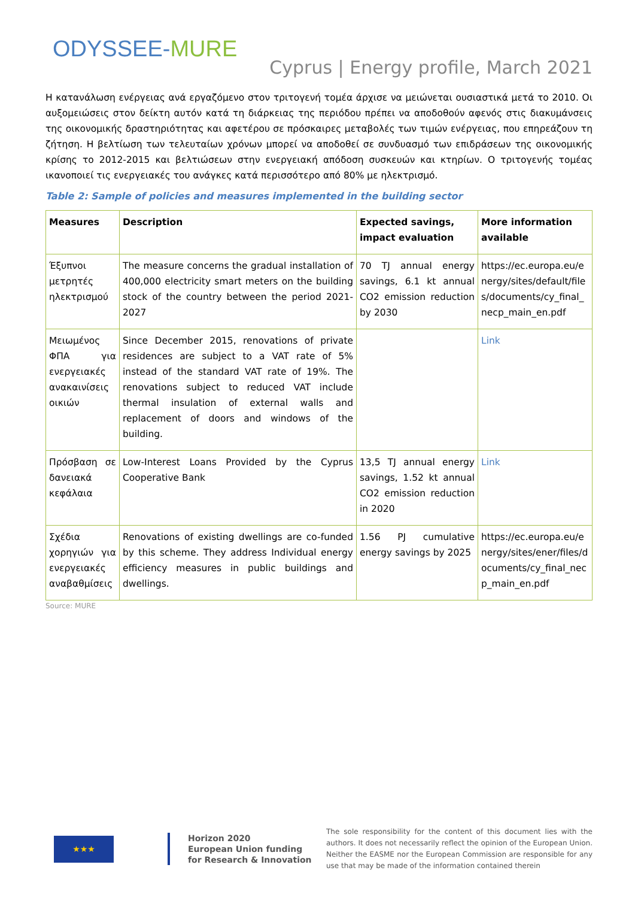ODYSSEE-MURE
Cyprus | Energy profile, March 2021
Η κατανάλωση ενέργειας ανά εργαζόμενο στον τριτογενή τομέα άρχισε να μειώνεται ουσιαστικά μετά το 2010. Οι αυξομειώσεις στον δείκτη αυτόν κατά τη διάρκειας της περιόδου πρέπει να αποδοθούν αφενός στις διακυμάνσεις της οικονομικής δραστηριότητας και αφετέρου σε πρόσκαιρες μεταβολές των τιμών ενέργειας, που επηρεάζουν τη ζήτηση. Η βελτίωση των τελευταίων χρόνων μπορεί να αποδοθεί σε συνδυασμό των επιδράσεων της οικονομικής κρίσης το 2012-2015 και βελτιώσεων στην ενεργειακή απόδοση συσκευών και κτηρίων. Ο τριτογενής τομέας ικανοποιεί τις ενεργειακές του ανάγκες κατά περισσότερο από 80% με ηλεκτρισμό.
Table 2: Sample of policies and measures implemented in the building sector
| Measures | Description | Expected savings, impact evaluation | More information available |
| --- | --- | --- | --- |
| Έξυπνοι μετρητές ηλεκτρισμού | The measure concerns the gradual installation of 400,000 electricity smart meters on the building stock of the country between the period 2021-2027 | 70 TJ annual energy savings, 6.1 kt annual CO2 emission reduction by 2030 | https://ec.europa.eu/energy/sites/default/files/documents/cy_final_necp_main_en.pdf |
| Μειωμένος ΦΠΑ για ενεργειακές ανακαινίσεις οικιών | Since December 2015, renovations of private residences are subject to a VAT rate of 5% instead of the standard VAT rate of 19%. The renovations subject to reduced VAT include thermal insulation of external walls and replacement of doors and windows of the building. | | Link |
| Πρόσβαση σε δανειακά κεφάλαια | Low-Interest Loans Provided by the Cyprus Cooperative Bank | 13,5 TJ annual energy savings, 1.52 kt annual CO2 emission reduction in 2020 | Link |
| Σχέδια χορηγιών για ενεργειακές αναβαθμίσεις | Renovations of existing dwellings are co-funded by this scheme. They address Individual energy efficiency measures in public buildings and dwellings. | 1.56 PJ cumulative energy savings by 2025 | https://ec.europa.eu/energy/sites/ener/files/documents/cy_final_necp_main_en.pdf |
Source: MURE
★★★
Horizon 2020
European Union funding
for Research & Innovation
The sole responsibility for the content of this document lies with the authors. It does not necessarily reflect the opinion of the European Union. Neither the EASME nor the European Commission are responsible for any use that may be made of the information contained therein